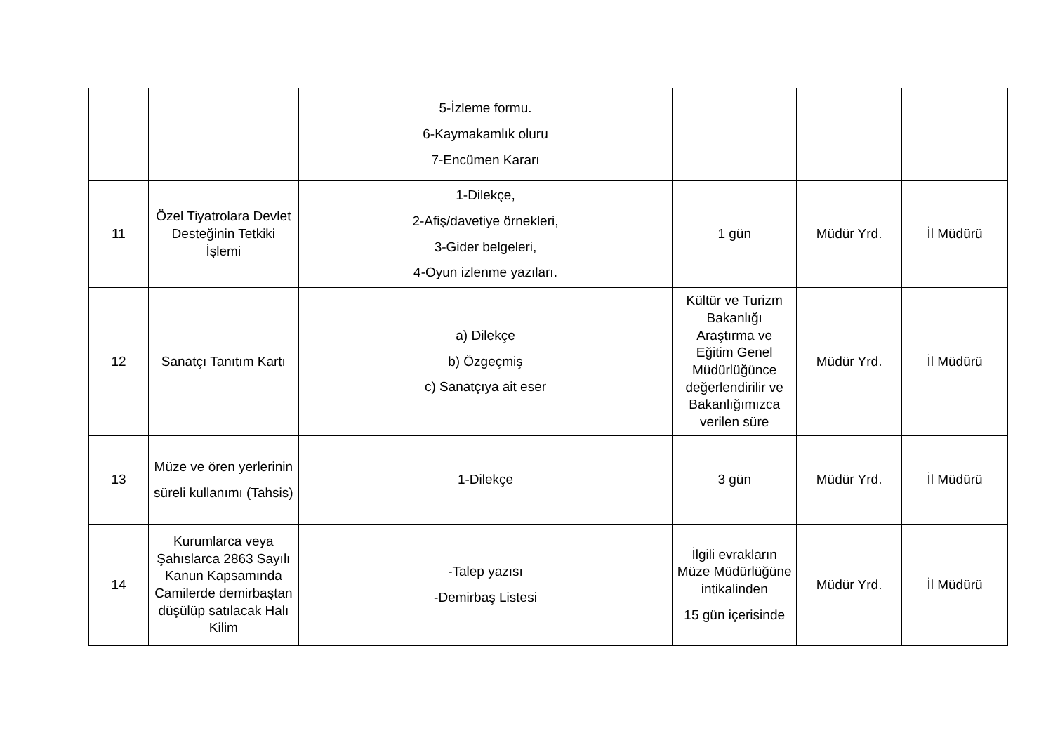| | | 5-İzleme formu. 6-Kaymakamlık oluru 7-Encümen Kararı | | | |
| 11 | Özel Tiyatrolara Devlet Desteğinin Tetkiki İşlemi | 1-Dilekçe, 2-Afiş/davetiye örnekleri, 3-Gider belgeleri, 4-Oyun izlenme yazıları. | 1 gün | Müdür Yrd. | İl Müdürü |
| 12 | Sanatçı Tanıtım Kartı | a) Dilekçe b) Özgeçmiş c) Sanatçıya ait eser | Kültür ve Turizm Bakanlığı Araştırma ve Eğitim Genel Müdürlüğünce değerlendirilir ve Bakanlığımızca verilen süre | Müdür Yrd. | İl Müdürü |
| 13 | Müze ve ören yerlerinin süreli kullanımı (Tahsis) | 1-Dilekçe | 3 gün | Müdür Yrd. | İl Müdürü |
| 14 | Kurumlarca veya Şahıslarca 2863 Sayılı Kanun Kapsamında Camilerde demirbaştan düşülüp satılacak Halı Kilim | -Talep yazısı -Demirbaş Listesi | İlgili evrakların Müze Müdürlüğüne intikalinden 15 gün içerisinde | Müdür Yrd. | İl Müdürü |